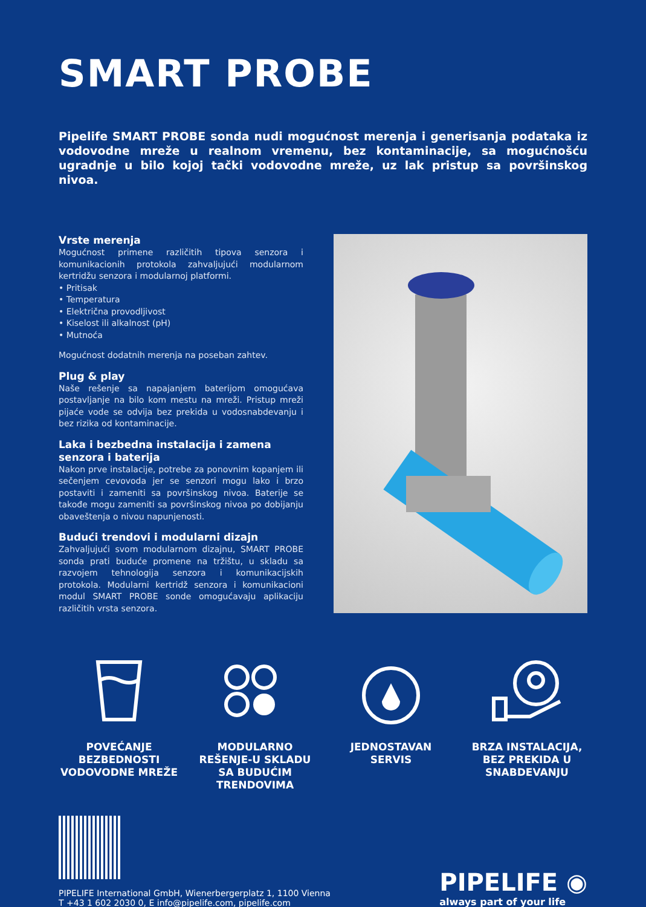SMART PROBE
Pipelife SMART PROBE sonda nudi mogućnost merenja i generisanja podataka iz vodovodne mreže u realnom vremenu, bez kontaminacije, sa mogućnošću ugradnje u bilo kojoj tački vodovodne mreže, uz lak pristup sa površinskog nivoa.
Vrste merenja
Mogućnost primene različitih tipova senzora i komunikacionih protokola zahvaljujući modularnom kertridžu senzora i modularnoj platformi.
• Pritisak
• Temperatura
• Električna provodljivost
• Kiselost ili alkalnost (pH)
• Mutnoća
Mogućnost dodatnih merenja na poseban zahtev.
Plug & play
Naše rešenje sa napajanjem baterijom omogućava postavljanje na bilo kom mestu na mreži. Pristup mreži pijaće vode se odvija bez prekida u vodosnabdevanju i bez rizika od kontaminacije.
Laka i bezbedna instalacija i zamena senzora i baterija
Nakon prve instalacije, potrebe za ponovnim kopanjem ili sečenjem cevovoda jer se senzori mogu lako i brzo postaviti i zameniti sa površinskog nivoa. Baterije se takođe mogu zameniti sa površinskog nivoa po dobijanju obaveštenja o nivou napunjenosti.
Budući trendovi i modularni dizajn
Zahvaljujući svom modularnom dizajnu, SMART PROBE sonda prati buduće promene na tržištu, u skladu sa razvojem tehnologija senzora i komunikacijskih protokola. Modularni kertridž senzora i komunikacioni modul SMART PROBE sonde omogućavaju aplikaciju različitih vrsta senzora.
POVEĆANJE BEZBEDNOSTI VODOVODNE MREŽE
MODULARNO REŠENJE-U SKLADU SA BUDUĆIM TRENDOVIMA
JEDNOSTAVAN SERVIS
BRZA INSTALACIJA, BEZ PREKIDA U SNABDEVANJU
PIPELIFE International GmbH, Wienerbergerplatz 1, 1100 Vienna
T +43 1 602 2030 0, E info@pipelife.com, pipelife.com
PIPELIFE ◉
always part of your life